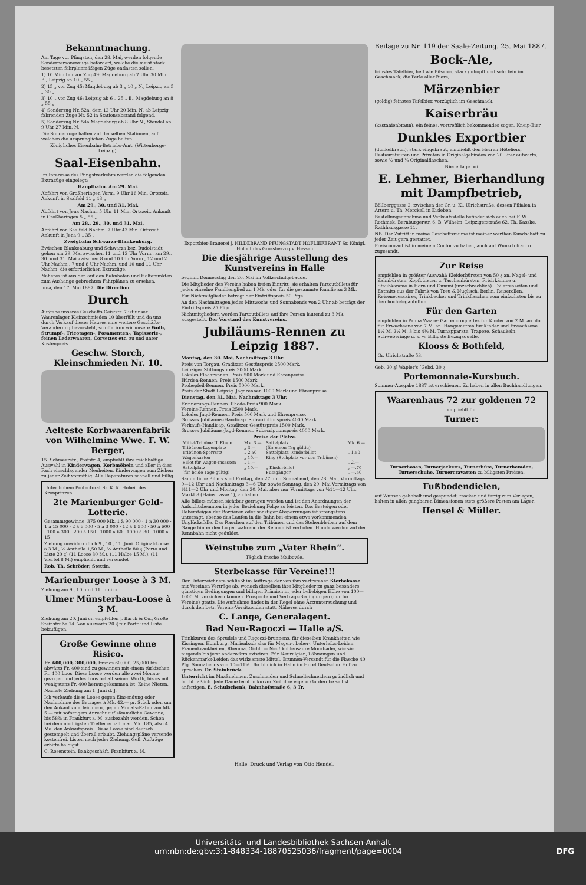Bekanntmachung.
Am Tage vor Pfingsten, den 28. Mai, werden folgende Sonderpersonenzüge befördert, welche die meist stark besetzten fahrplanmäßigen Züge entlasten sollen:
1) 10 Minuten vor Zug 49: Magdeburg ab 7 Uhr 30 Min. B., Leipzig an 10 „ 55 „
2) 15 „ vor Zug 45: Magdeburg ab 3 „ 10 „ N., Leipzig an 5 „ 30 „
3) 10 „ vor Zug 46: Leipzig ab 6 „ 25 „ B., Magdeburg an 8 „ 55 „
4) Sonderzug Nr. 52a, dem 12 Uhr 20 Min. N. ab Leipzig fahrenden Zuge Nr. 52 in Stationsabstand folgend.
5) Sonderzug Nr. 54a Magdeburg ab 8 Uhr N., Stendal an 9 Uhr 27 Min. N.
Die Sonderzüge halten auf denselben Stationen, auf welchen die ursprünglichen Züge halten.
Königliches Eisenbahn-Betriebs-Amt. (Wittenberge-Leipzig).
Saal-Eisenbahn.
Im Interesse des Pfingstverkehrs werden die folgenden Extrazüge eingelegt:
Hauptbahn. Am 29. Mai.
Abfahrt von Großheringen Vorm. 9 Uhr 16 Min. Ortszeit. Ankunft in Saalfeld 11 „ 43 „
Am 29., 30. und 31. Mai.
Abfahrt von Jena Nachm. 5 Uhr 11 Min. Ortszeit. Ankunft in Großheringen 5 „ 55 „
Am 28., 29., 30. und 31. Mai.
Abfahrt von Saalfeld Nachm. 7 Uhr 43 Min. Ortszeit. Ankunft in Jena 9 „ 35 „
Zweigbahn Schwarza-Blankenburg.
Zwischen Blankenburg und Schwarza bez. Rudolstadt gehen am 29. Mai zwischen 11 und 12 Uhr Vorm., am 29., 30. und 31. Mai zwischen 8 und 10 Uhr Vorm., 12 und 2 Uhr Nachm., 7 und 8 Uhr Nachm. und 10 und 11 Uhr Nachm. die erforderlichen Extrazüge.
Näheres ist aus den auf den Bahnhöfen und Haltepunkten zum Aushange gebrachten Fahrplänen zu ersehen.
Jena, den 17. Mai 1887. Die Direction.
Durch
Aufgabe unseres Geschäfts Geiststr. 7 ist unser Waarenlager Kleinschmieden 10 überfüllt und da uns durch Verkauf dieses Hauses eine weitere Geschäfts-Veränderung bevorsteht, so offeriren wir unsere Woll-, Strumpf-, Tricotagen-, Posamenten-, Tapisserie-, feinen Lederwaaren, Corsettes etc. zu und unter Kostenpreis.
Geschw. Storch, Kleinschmieden Nr. 10.
Aelteste Korbwaarenfabrik von Wilhelmine Wwe. F. W. Berger,
15. Schmeerstr., Poststr. 4, empfiehlt ihre reichhaltige Auswahl in Kinderwagen, Korbmöbeln und aller in dies Fach einschlagender Neuheiten. Kinderwagen zum Ziehen zu jeder Zeit vorräthig. Alle Reparaturen schnell und billig.
Unter hohem Protectorat Sr. K. K. Hoheit des Kronprinzen.
2te Marienburger Geld-Lotterie.
Gesammtgewinne: 375 000 Mk. 1 à 90 000 · 1 à 30 000 · 1 à 15 000 · 2 à 6 000 · 5 à 3 000 · 12 à 1 500 · 50 à 600 · 100 à 300 · 200 à 150 · 1000 à 60 · 1000 à 30 · 1000 à 15
Ziehung unwiderruflich 9., 10., 11. Juni. Original-Loose à 3 M., ½ Antheile 1,50 M., ¼ Antheile 80 ₰ (Porto und Liste 20 ₰) (11 Loose 30 M.), (11 Halbe 15 M.), (11 Viertel 8 M.) empfiehlt und versendet
Rob. Th. Schröder, Stettin.
Marienburger Loose à 3 M.
Ziehung am 9., 10. und 11. Juni cr.
Ulmer Münsterbau-Loose à 3 M.
Ziehung am 20. Juni cr. empfehlen J. Barck & Co., Große Steinstraße 14. Von auswärts 20 ₰ für Porto und Liste beizufügen.
Große Gewinne ohne Risico.
Fr. 600,000, 300,000, Francs 60,000, 25,000 bis abwärts Fr. 400 sind zu gewinnen mit einem türkischen Fr. 400 Loos. Diese Loose werden alle zwei Monate gezogen und jedes Loos behält seinen Werth, bis es mit wenigstens Fr. 400 herausgekommen ist. Keine Nieten.
Nächste Ziehung am 1. Juni d. J.
Ich verkaufe diese Loose gegen Einsendung oder Nachnahme des Betrages à Mk. 42.— pr. Stück oder, um den Ankauf zu erleichtern, gegen Monats-Raten von Mk. 5.— mit sofortigem Anrecht auf sämmtliche Gewinne, bis 58% in Frankfurt a. M. ausbezahlt werden. Schon bei dem niedrigsten Treffer erhält man Mk. 185, also 4 Mal den Ankaufspreis. Diese Loose sind deutsch gestempelt und überall erlaubt. Ziehungspläne versende kostenfrei. Listen nach jeder Ziehung. Gefl. Aufträge erbitte baldigst.
C. Rosenstein, Bankgeschäft, Frankfurt a. M.
Exportbier-Brauerei J. HILDEBRAND PFUNGSTADT HOFLIEFERANT Sr. Königl. Hoheit des Grossherzog v. Hessen
Die diesjährige Ausstellung des Kunstvereins in Halle
beginnt Donnerstag den 26. Mai im Volksschulgebäude.
Die Mitglieder des Vereins haben freien Eintritt; sie erhalten Partoutbillets für jedes einzelne Familienglied zu 1 Mk. oder für die gesammte Familie zu 3 Mk.
Für Nichtmitglieder beträgt der Eintrittspreis 50 Pfge.
An den Nachmittagen jedes Mittwochs und Sonnabends von 2 Uhr ab beträgt der Eintrittspreis 25 Pfge.
Nichtmitgliedern werden Partoutbillets auf ihre Person lautend zu 3 Mk. ausgestellt. Der Vorstand des Kunstvereins.
Jubiläums-Rennen zu Leipzig 1887.
Montag, den 30. Mai, Nachmittags 3 Uhr.
Preis von Torgau. Graditzer Gestütspreis 2500 Mark.
Leipziger Stiftungspreis 3000 Mark.
Lokales Flachrennen. Preis 500 Mark und Ehrenpreise.
Hürden-Rennen. Preis 1500 Mark.
Probepfeil-Rennen. Preis 5000 Mark.
Preis der Stadt Leipzig. Jagdrennen 1000 Mark und Ehrenpreise.
Dienstag, den 31. Mai, Nachmittags 3 Uhr.
Erinnerungs-Rennen. Rhode-Preis 900 Mark.
Vereins-Rennen. Preis 2500 Mark.
Lokales Jagd-Rennen. Preis 500 Mark und Ehrenpreise.
Grosses Jubiläums-Handicap. Subscriptionspreis 4000 Mark.
Verkaufs-Handicap. Graditzer Gestütspreis 1500 Mark.
Grosses Jubiläums-Jagd-Rennen. Subscriptionspreis 4000 Mark.
Preise der Plätze.
| Mittel-Tribüne II. Etage | Mk. 3.— | Sattelplatz | Mk. 6.— |
| Tribünen-Logenplatz | „ 3.— | (für einen Tag gültig) | |
| Tribünen-Sperrsitz | „ 2.50 | Sattelplatz, Kinderbillet | „ 1.50 |
| Wagenkarten | „ 10.— | Ring (Stehplatz vor den Tribünen) | |
| Billet für Wagen-Insassen | „ 1.— | | „ 2.— |
| Sattelplatz | „ 10.— | „ Kinderbillet | „ —.70 |
| (für beide Tage gültig) | | Fussgänger | „ —.50 |
Sämmtliche Billets sind Freitag, den 27. und Sonnabend, den 28. Mai, Vormittags 9—12 Uhr und Nachmittags 3—6 Uhr, sowie Sonntag, den 29. Mai Vormittags von ½11—2 Uhr und Montag, den 30. Mai, aber nur Vormittags von ½11—12 Uhr, Markt 8 (Hainstrasse 1), zu haben.
Alle Billets müssen sichtbar getragen werden und ist den Anordnungen der Aufsichtsbeamten in jeder Beziehung Folge zu leisten. Das Besteigen oder Uebersteigen der Barrièren oder sonstiger Absperrungen ist strengstens untersagt, ebenso das Laufen in die Bahn bei einem etwa vorkommenden Unglücksfalle. Das Rauchen auf den Tribünen und das Stehenbleiben auf dem Gange hinter den Logen während der Rennen ist verboten. Hunde werden auf der Rennbahn nicht geduldet.
Weinstube zum „Vater Rhein“.
Täglich frische Maibowle.
Sterbekasse für Vereine!!!
Der Unterzeichnete schließt im Auftrage der von ihm vertretenen Sterbekasse mit Vereinen Verträge ab, wonach dieselben ihre Mitglieder zu ganz besonders günstigen Bedingungen und billigen Prämien in jeder beliebigen Höhe von 100—1000 M. versichern können. Prospecte und Vertrags-Bedingungen (nur für Vereine) gratis. Die Aufnahme findet in der Regel ohne Ärztuntersuchung und durch den betr. Vereins-Vorsitzenden statt. Näheres durch
C. Lange, Generalagent.
Bad Neu-Ragoczi — Halle a/S.
Trinkkuren des Sprudels und Ragoczi-Brunnens, für dieselben Krankheiten wie Kissingen, Homburg, Marienbad; also für Magen-, Leber-, Unterleibs-Leiden, Frauenkrankheiten, Rheuma, Gicht. — Neu! kohlensaure Moorbäder, wie sie nirgends bis jetzt anderwärts existiren. Für Neuralgien, Lähmungen und Rückenmarks-Leiden das wirksamste Mittel. Brunnen-Versandt für die Flasche 40 Pfg. Sonnabends von 10—11½ Uhr bin ich in Halle im Hotel Deutscher Hof zu sprechen. Dr. Steinbrück.
Unterricht im Maaßnehmen, Zuschneiden und Schnellschneidern gründlich und leicht faßlich. Jede Dame lernt in kurzer Zeit ihre eigene Garderobe selbst anfertigen. E. Schulschenk, Bahnhofstraße 6, 3 Tr.
Beilage zu Nr. 119 der Saale-Zeitung. 25. Mai 1887.
Bock-Ale,
feinstes Tafelbier, hell wie Pilsener, stark gehopft und sehr fein im Geschmack, die Perle aller Biere,
Märzenbier
(goldig) feinstes Tafelbier, vorzüglich im Geschmack,
Kaiserbräu
(kastanienbraun), ein feines, vortrefflich bekommendes sogen. Kneip-Bier,
Dunkles Exportbier
(dunkelbraun), stark eingebraut, empfiehlt den Herren Hôteliers, Restaurateuren und Privaten in Originalgebinden von 20 Liter aufwärts, sowie ½ und ⅓ Originalflaschen.
Niederlage bei
E. Lehmer, Bierhandlung mit Dampfbetrieb,
Böllberggasse 2, zwischen der Gr. u. Kl. Ulrichstraße, dessen Filialen in Artern u. Th. Merckell in Eisleben.
Bestellungsannahme und Verkaufsstelle befindet sich auch bei F. W. Rothmek, Bernburgerstr. 6, B. Wilhelm, Leipzigerstraße 62, Th. Kasske, Rathhausgasse 11.
NB. Der Zutritt in meine Geschäftsräume ist meiner werthen Kundschaft zu jeder Zeit gern gestattet.
Preiscourant ist in meinem Contor zu haben, auch auf Wunsch franco zugesandt.
Zur Reise
empfehlen in größter Auswahl: Kleiderbürsten von 50 ₰ an. Nagel- und Zahnbürsten. Kopfbürsten u. Taschenbürsten. Frisirkämme u. Staubkämme in Horn und Gummi (unzerbrechlich). Toilettenseifen und Extraits aus der Fabrik von Treu & Nuglisch, Berlin. Reiserollen, Reisenecessaires, Trinkbecher und Trinkflaschen vom einfachsten bis zu den hocheleganteften.
Für den Garten
empfehlen in Prima Waare: Gartencroquettes für Kinder von 2 M. an. do. für Erwachsene von 7 M. an. Hängematten für Kinder und Erwachsene 1½ M, 2½ M, 3 bis 4½ M. Turnapparate, Trapeze, Schaukeln, Schweberinge u. s. w. Billigste Bezugsquelle.
Klooss & Bothfeld,
Gr. Ulrichstraße 53.
Geb. 20 ₰] Wapler's [Gebd. 30 ₰
Portemonnaie-Kursbuch.
Sommer-Ausgabe 1887 ist erschienen. Zu haben in allen Buchhandlungen.
Waarenhaus 72 zur goldenen 72
empfiehlt für
Turner:
Turnerhosen, Turnerjacketts, Turnerhüte, Turnerhemden, Turnerschuhe, Turnercravatten zu billigsten Preisen.
Fußbodendielen,
auf Wunsch gehobelt und gespundet, trocken und fertig zum Verlegen, halten in allen gangbaren Dimensionen stets größere Posten am Lager.
Hensel & Müller.
Halle. Druck und Verlag von Otto Hendel.
Universitäts- und Landesbibliothek Sachsen-Anhalt
urn:nbn:de:gbv:3:1-848334-18870525036/fragment/page=0004 DFG